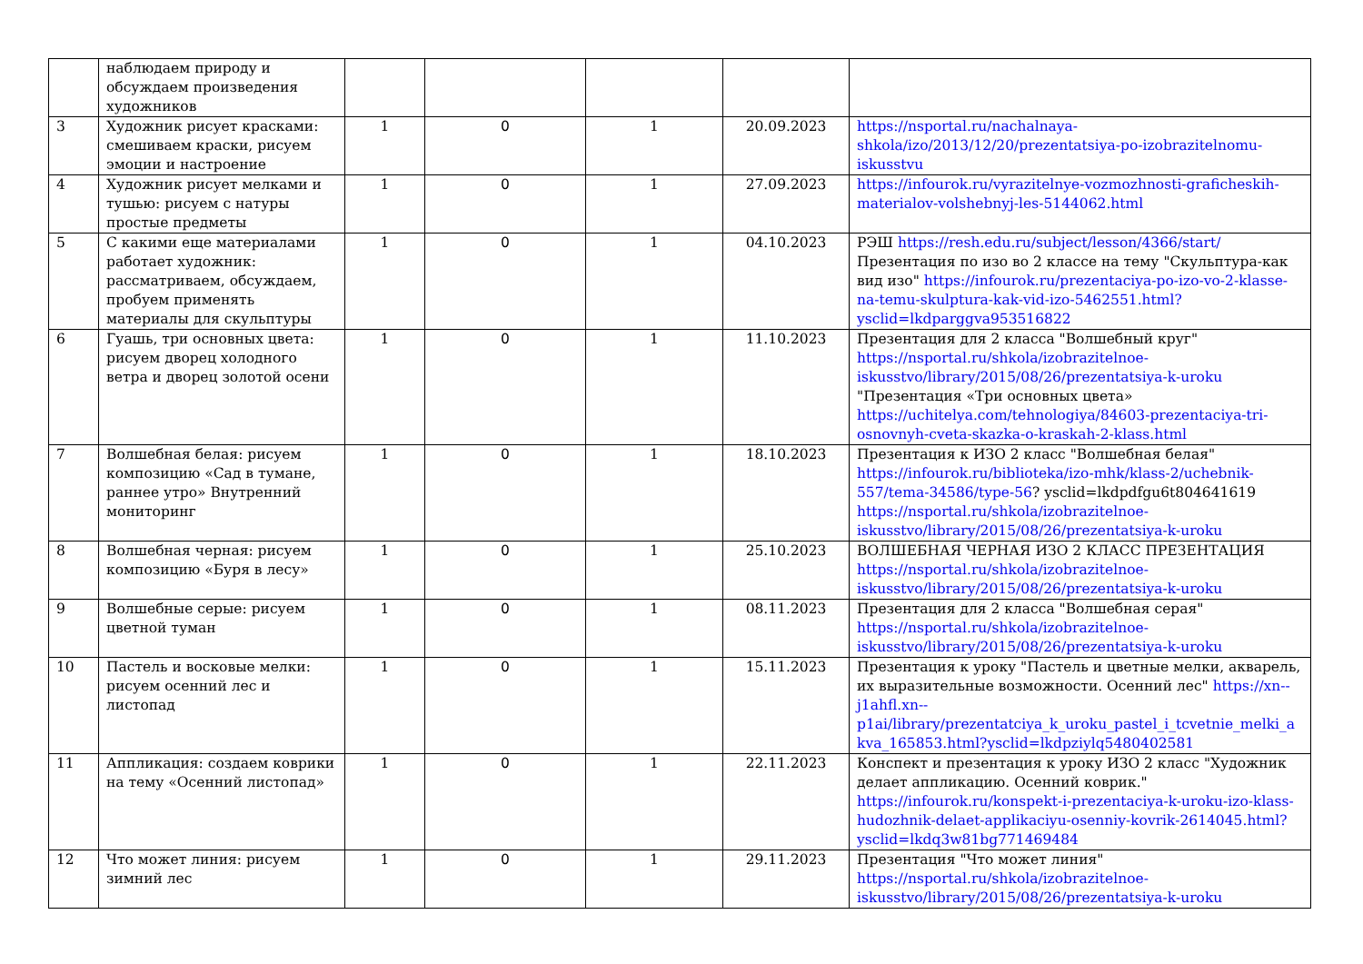| | наблюдаем природу и обсуждаем произведения художников | | | | | |
| 3 | Художник рисует красками: смешиваем краски, рисуем эмоции и настроение | 1 | 0 | 1 | 20.09.2023 | https://nsportal.ru/nachalnaya-shkola/izo/2013/12/20/prezentatsiya-po-izobrazitelnomu-iskusstvu |
| 4 | Художник рисует мелками и тушью: рисуем с натуры простые предметы | 1 | 0 | 1 | 27.09.2023 | https://infourok.ru/vyrazitelnye-vozmozhnosti-graficheskih-materialov-volshebnyj-les-5144062.html |
| 5 | С какими еще материалами работает художник: рассматриваем, обсуждаем, пробуем применять материалы для скульптуры | 1 | 0 | 1 | 04.10.2023 | РЭШ https://resh.edu.ru/subject/lesson/4366/start/ Презентация по изо во 2 классе на тему "Скульптура-как вид изо" https://infourok.ru/prezentaciya-po-izo-vo-2-klasse-na-temu-skulptura-kak-vid-izo-5462551.html?ysclid=lkdparggva953516822 |
| 6 | Гуашь, три основных цвета: рисуем дворец холодного ветра и дворец золотой осени | 1 | 0 | 1 | 11.10.2023 | Презентация для 2 класса "Волшебный круг" https://nsportal.ru/shkola/izobrazitelnoe-iskusstvo/library/2015/08/26/prezentatsiya-k-uroku "Презентация «Три основных цвета» https://uchitelya.com/tehnologiya/84603-prezentaciya-tri-osnovnyh-cveta-skazka-o-kraskah-2-klass.html |
| 7 | Волшебная белая: рисуем композицию «Сад в тумане, раннее утро» Внутренний мониторинг | 1 | 0 | 1 | 18.10.2023 | Презентация к ИЗО 2 класс "Волшебная белая" https://infourok.ru/biblioteka/izo-mhk/klass-2/uchebnik-557/tema-34586/type-56 ? ysclid=lkdpdfgu6t804641619 https://nsportal.ru/shkola/izobrazitelnoe-iskusstvo/library/2015/08/26/prezentatsiya-k-uroku |
| 8 | Волшебная черная: рисуем композицию «Буря в лесу» | 1 | 0 | 1 | 25.10.2023 | ВОЛШЕБНАЯ ЧЕРНАЯ ИЗО 2 КЛАСС ПРЕЗЕНТАЦИЯ https://nsportal.ru/shkola/izobrazitelnoe-iskusstvo/library/2015/08/26/prezentatsiya-k-uroku |
| 9 | Волшебные серые: рисуем цветной туман | 1 | 0 | 1 | 08.11.2023 | Презентация для 2 класса "Волшебная серая" https://nsportal.ru/shkola/izobrazitelnoe-iskusstvo/library/2015/08/26/prezentatsiya-k-uroku |
| 10 | Пастель и восковые мелки: рисуем осенний лес и листопад | 1 | 0 | 1 | 15.11.2023 | Презентация к уроку "Пастель и цветные мелки, акварель, их выразительные возможности. Осенний лес" https://xn--j1ahfl.xn--p1ai/library/prezentatciya_k_uroku_pastel_i_tcvetnie_melki_akva_165853.html?ysclid=lkdpziylq5480402581 |
| 11 | Аппликация: создаем коврики на тему «Осенний листопад» | 1 | 0 | 1 | 22.11.2023 | Конспект и презентация к уроку ИЗО 2 класс "Художник делает аппликацию. Осенний коврик." https://infourok.ru/konspekt-i-prezentaciya-k-uroku-izo-klass-hudozhnik-delaet-applikaciyu-osenniy-kovrik-2614045.html?ysclid=lkdq3w81bg771469484 |
| 12 | Что может линия: рисуем зимний лес | 1 | 0 | 1 | 29.11.2023 | Презентация "Что может линия" https://nsportal.ru/shkola/izobrazitelnoe-iskusstvo/library/2015/08/26/prezentatsiya-k-uroku |